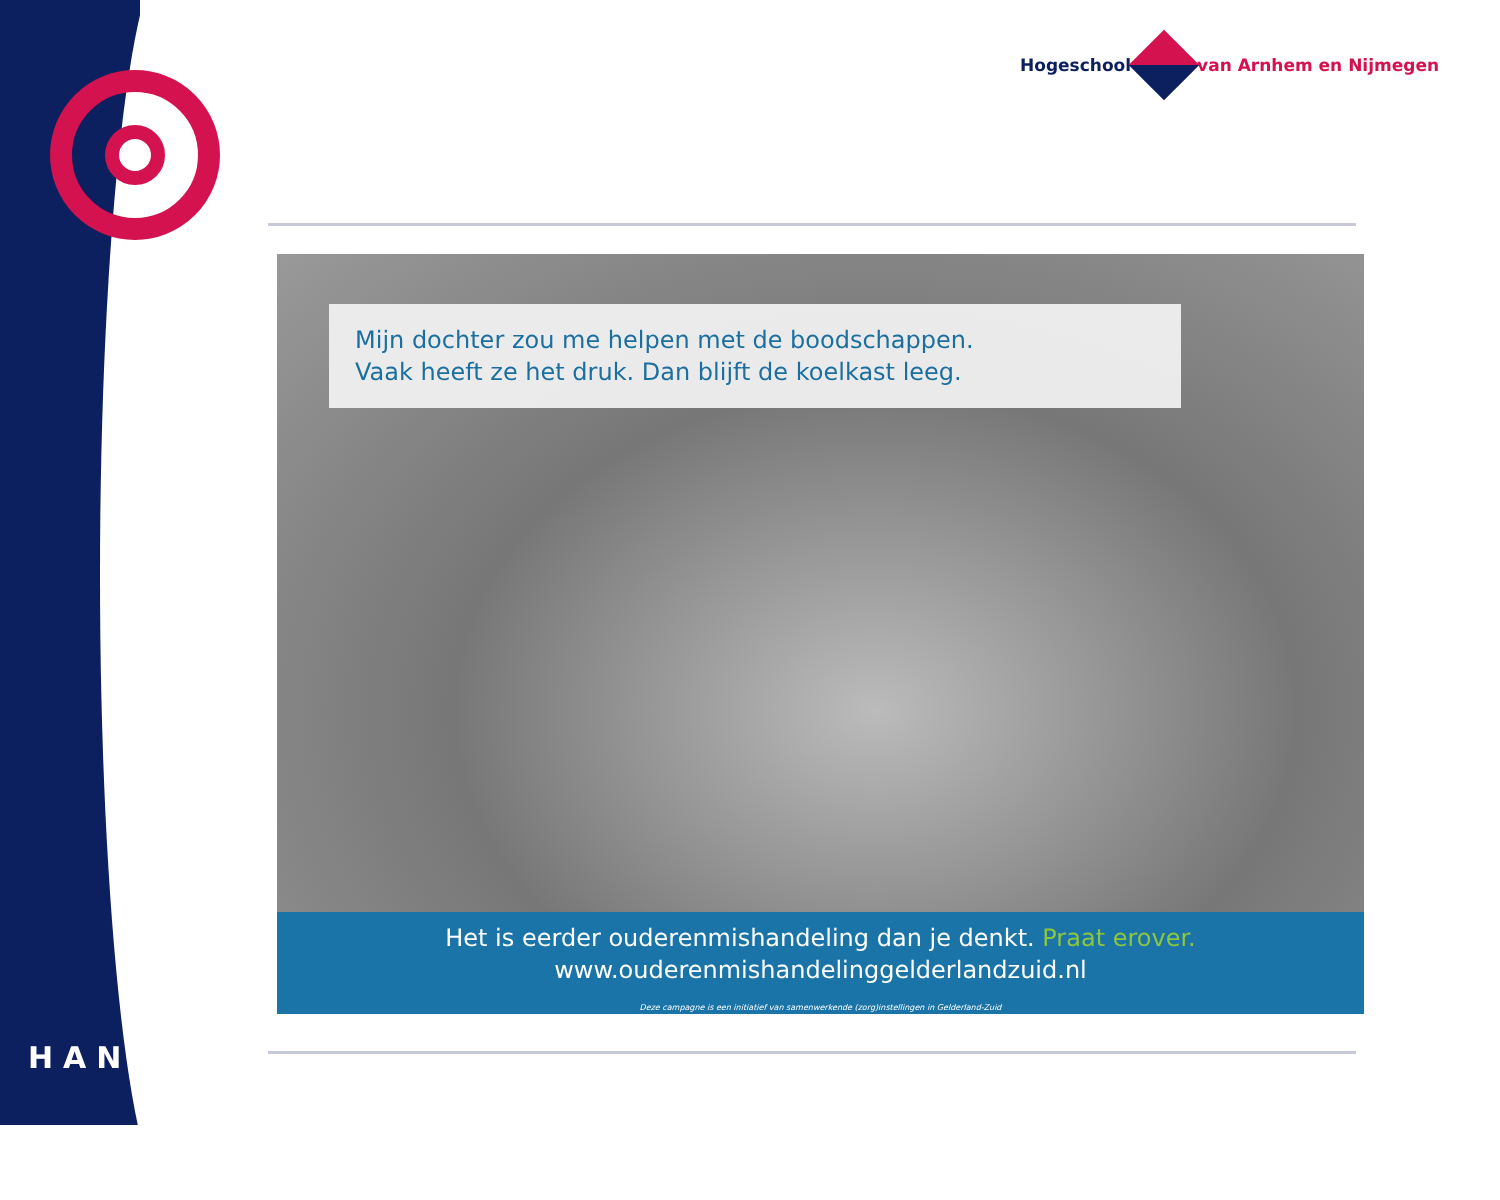Hogeschool van Arnhem en Nijmegen
Mijn dochter zou me helpen met de boodschappen.
Vaak heeft ze het druk. Dan blijft de koelkast leeg.
Het is eerder ouderenmishandeling dan je denkt. Praat erover.
www.ouderenmishandelinggelderlandzuid.nl
Deze campagne is een initiatief van samenwerkende (zorg)instellingen in Gelderland-Zuid
HAN